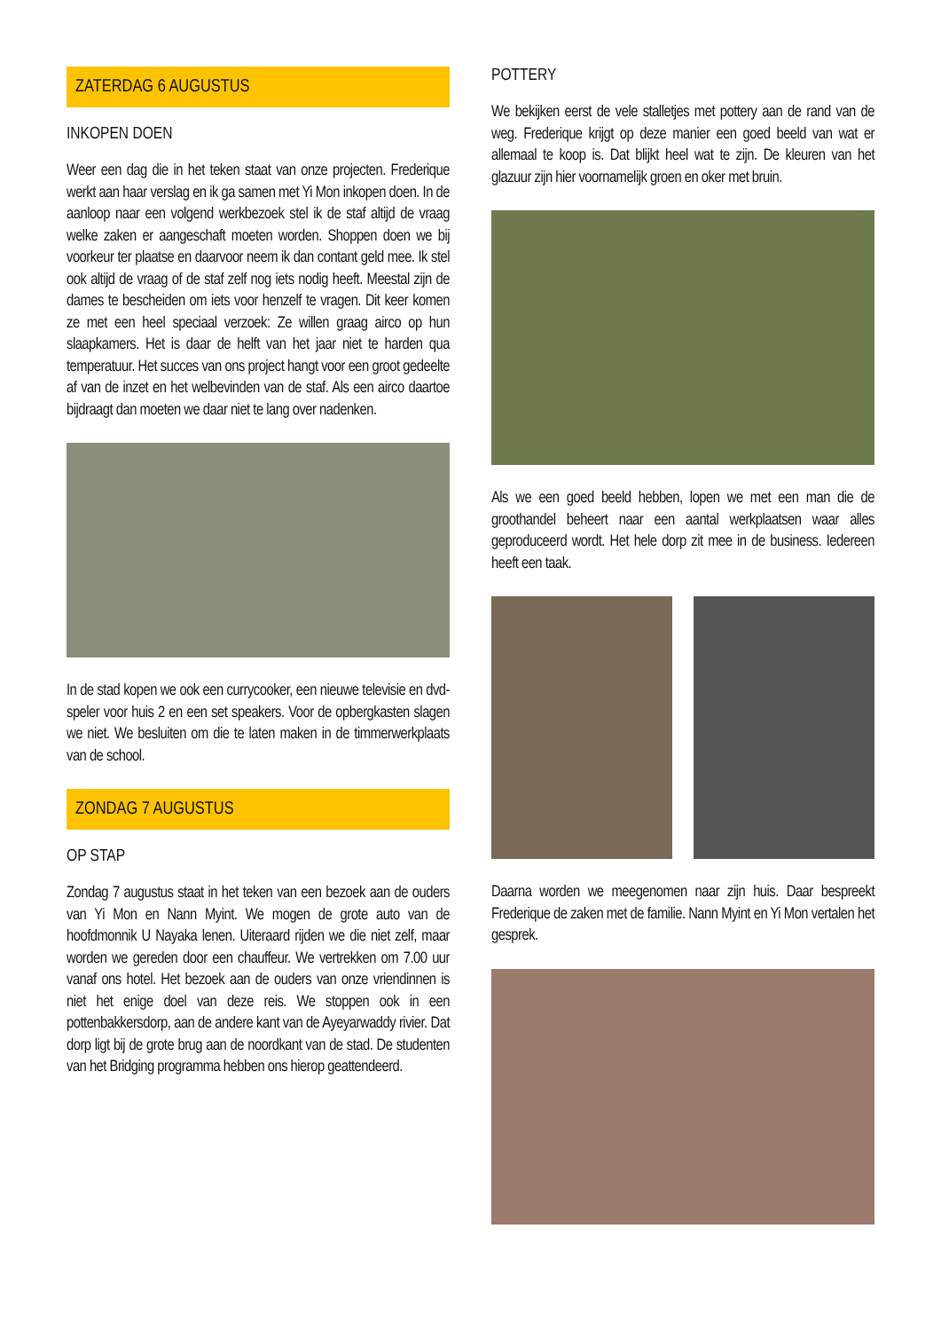ZATERDAG 6 AUGUSTUS
INKOPEN DOEN
Weer een dag die in het teken staat van onze projecten. Frederique werkt aan haar verslag en ik ga samen met Yi Mon inkopen doen. In de aanloop naar een volgend werkbezoek stel ik de staf altijd de vraag welke zaken er aangeschaft moeten worden. Shoppen doen we bij voorkeur ter plaatse en daarvoor neem ik dan contant geld mee. Ik stel ook altijd de vraag of de staf zelf nog iets nodig heeft. Meestal zijn de dames te bescheiden om iets voor henzelf te vragen. Dit keer komen ze met een heel speciaal verzoek: Ze willen graag airco op hun slaapkamers. Het is daar de helft van het jaar niet te harden qua temperatuur. Het succes van ons project hangt voor een groot gedeelte af van de inzet en het welbevinden van de staf. Als een airco daartoe bijdraagt dan moeten we daar niet te lang over nadenken.
In de stad kopen we ook een currycooker, een nieuwe televisie en dvd-speler voor huis 2 en een set speakers. Voor de opbergkasten slagen we niet. We besluiten om die te laten maken in de timmerwerkplaats van de school.
ZONDAG 7 AUGUSTUS
OP STAP
Zondag 7 augustus staat in het teken van een bezoek aan de ouders van Yi Mon en Nann Myint. We mogen de grote auto van de hoofdmonnik U Nayaka lenen. Uiteraard rijden we die niet zelf, maar worden we gereden door een chauffeur. We vertrekken om 7.00 uur vanaf ons hotel. Het bezoek aan de ouders van onze vriendinnen is niet het enige doel van deze reis. We stoppen ook in een pottenbakkersdorp, aan de andere kant van de Ayeyarwaddy rivier. Dat dorp ligt bij de grote brug aan de noordkant van de stad. De studenten van het Bridging programma hebben ons hierop geattendeerd.
POTTERY
We bekijken eerst de vele stalletjes met pottery aan de rand van de weg. Frederique krijgt op deze manier een goed beeld van wat er allemaal te koop is. Dat blijkt heel wat te zijn. De kleuren van het glazuur zijn hier voornamelijk groen en oker met bruin.
Als we een goed beeld hebben, lopen we met een man die de groothandel beheert naar een aantal werkplaatsen waar alles geproduceerd wordt. Het hele dorp zit mee in de business. Iedereen heeft een taak.
Daarna worden we meegenomen naar zijn huis. Daar bespreekt Frederique de zaken met de familie. Nann Myint en Yi Mon vertalen het gesprek.